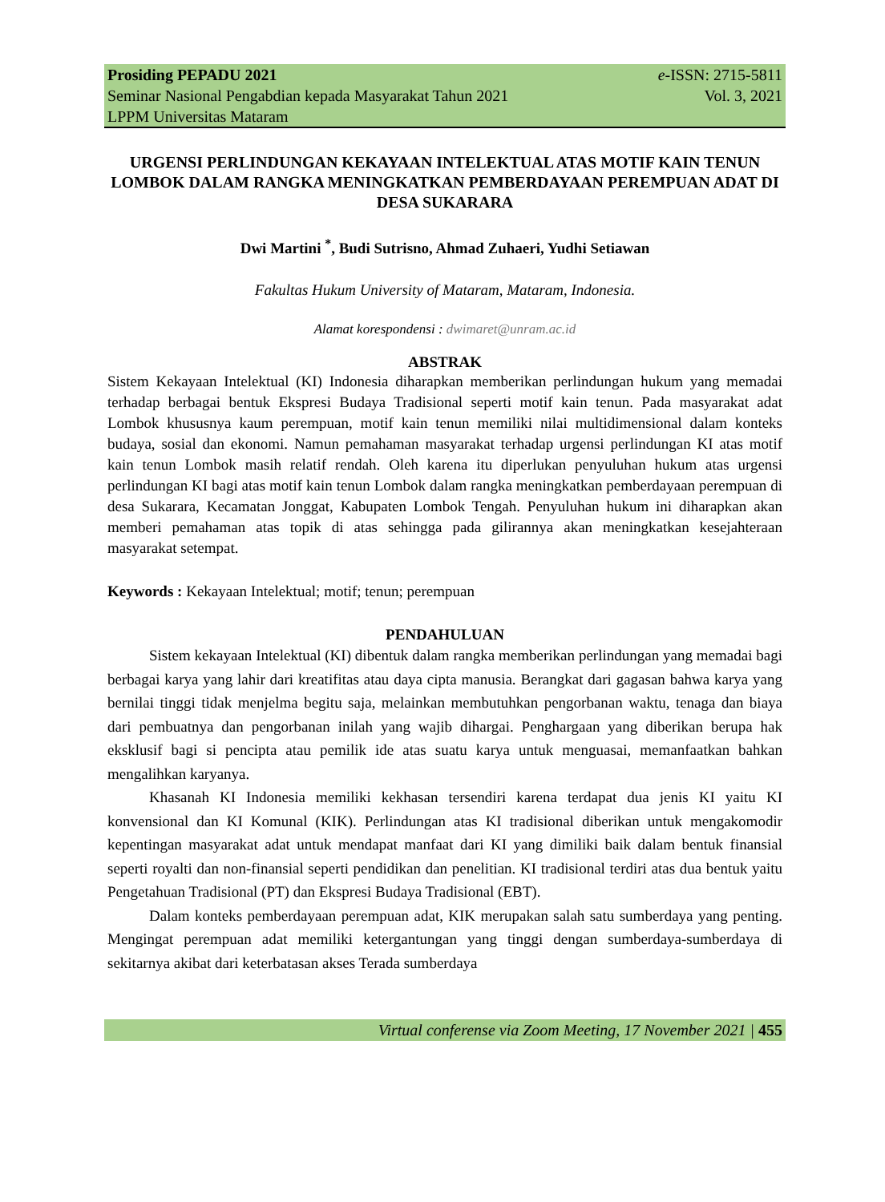Prosiding PEPADU 2021
Seminar Nasional Pengabdian kepada Masyarakat Tahun 2021
LPPM Universitas Mataram
e-ISSN: 2715-5811
Vol. 3, 2021
URGENSI PERLINDUNGAN KEKAYAAN INTELEKTUAL ATAS MOTIF KAIN TENUN LOMBOK DALAM RANGKA MENINGKATKAN PEMBERDAYAAN PEREMPUAN ADAT DI DESA SUKARARA
Dwi Martini <sup>*</sup>, Budi Sutrisno, Ahmad Zuhaeri, Yudhi Setiawan
Fakultas Hukum University of Mataram, Mataram, Indonesia.
Alamat korespondensi : dwimaret@unram.ac.id
ABSTRAK
Sistem Kekayaan Intelektual (KI) Indonesia diharapkan memberikan perlindungan hukum yang memadai terhadap berbagai bentuk Ekspresi Budaya Tradisional seperti motif kain tenun. Pada masyarakat adat Lombok khususnya kaum perempuan, motif kain tenun memiliki nilai multidimensional dalam konteks budaya, sosial dan ekonomi. Namun pemahaman masyarakat terhadap urgensi perlindungan KI atas motif kain tenun Lombok masih relatif rendah. Oleh karena itu diperlukan penyuluhan hukum atas urgensi perlindungan KI bagi atas motif kain tenun Lombok dalam rangka meningkatkan pemberdayaan perempuan di desa Sukarara, Kecamatan Jonggat, Kabupaten Lombok Tengah. Penyuluhan hukum ini diharapkan akan memberi pemahaman atas topik di atas sehingga pada gilirannya akan meningkatkan kesejahteraan masyarakat setempat.
Keywords : Kekayaan Intelektual; motif; tenun; perempuan
PENDAHULUAN
Sistem kekayaan Intelektual (KI) dibentuk dalam rangka memberikan perlindungan yang memadai bagi berbagai karya yang lahir dari kreatifitas atau daya cipta manusia. Berangkat dari gagasan bahwa karya yang bernilai tinggi tidak menjelma begitu saja, melainkan membutuhkan pengorbanan waktu, tenaga dan biaya dari pembuatnya dan pengorbanan inilah yang wajib dihargai. Penghargaan yang diberikan berupa hak eksklusif bagi si pencipta atau pemilik ide atas suatu karya untuk menguasai, memanfaatkan bahkan mengalihkan karyanya.
Khasanah KI Indonesia memiliki kekhasan tersendiri karena terdapat dua jenis KI yaitu KI konvensional dan KI Komunal (KIK). Perlindungan atas KI tradisional diberikan untuk mengakomodir kepentingan masyarakat adat untuk mendapat manfaat dari KI yang dimiliki baik dalam bentuk finansial seperti royalti dan non-finansial seperti pendidikan dan penelitian. KI tradisional terdiri atas dua bentuk yaitu Pengetahuan Tradisional (PT) dan Ekspresi Budaya Tradisional (EBT).
Dalam konteks pemberdayaan perempuan adat, KIK merupakan salah satu sumberdaya yang penting. Mengingat perempuan adat memiliki ketergantungan yang tinggi dengan sumberdaya-sumberdaya di sekitarnya akibat dari keterbatasan akses Terada sumberdaya
Virtual conferense via Zoom Meeting, 17 November 2021 | 455